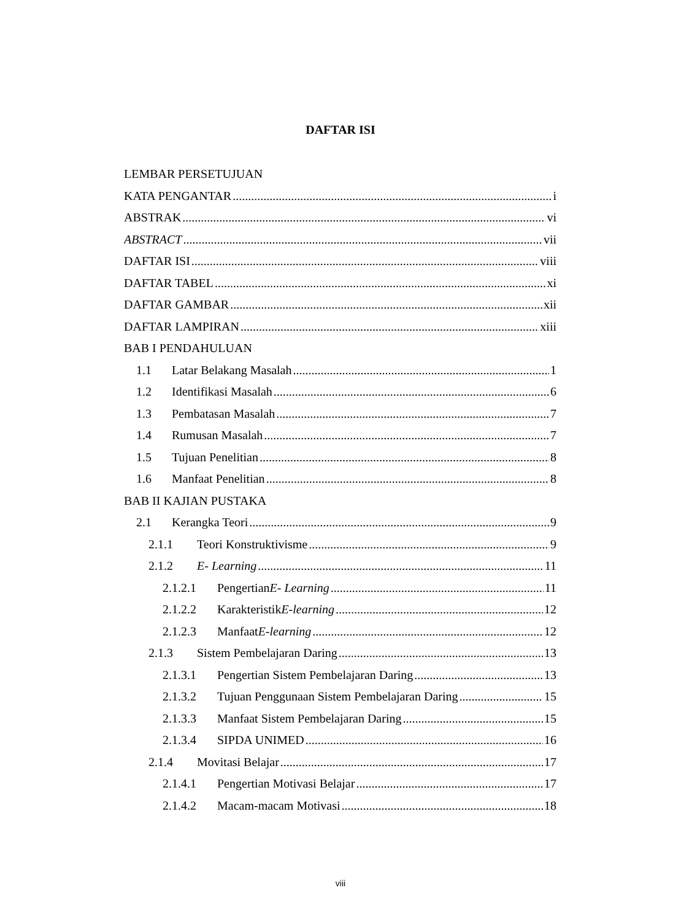DAFTAR ISI
LEMBAR PERSETUJUAN
KATA PENGANTAR i
ABSTRAK vi
ABSTRACT vii
DAFTAR ISI viii
DAFTAR TABEL xi
DAFTAR GAMBAR xii
DAFTAR LAMPIRAN xiii
BAB I PENDAHULUAN
1.1 Latar Belakang Masalah 1
1.2 Identifikasi Masalah 6
1.3 Pembatasan Masalah 7
1.4 Rumusan Masalah 7
1.5 Tujuan Penelitian 8
1.6 Manfaat Penelitian 8
BAB II KAJIAN PUSTAKA
2.1 Kerangka Teori 9
2.1.1 Teori Konstruktivisme 9
2.1.2 E- Learning 11
2.1.2.1 Pengertian E- Learning 11
2.1.2.2 Karakteristik E-learning 12
2.1.2.3 Manfaat E-learning 12
2.1.3 Sistem Pembelajaran Daring 13
2.1.3.1 Pengertian Sistem Pembelajaran Daring 13
2.1.3.2 Tujuan Penggunaan Sistem Pembelajaran Daring 15
2.1.3.3 Manfaat Sistem Pembelajaran Daring 15
2.1.3.4 SIPDA UNIMED 16
2.1.4 Movitasi Belajar 17
2.1.4.1 Pengertian Motivasi Belajar 17
2.1.4.2 Macam-macam Motivasi 18
viii